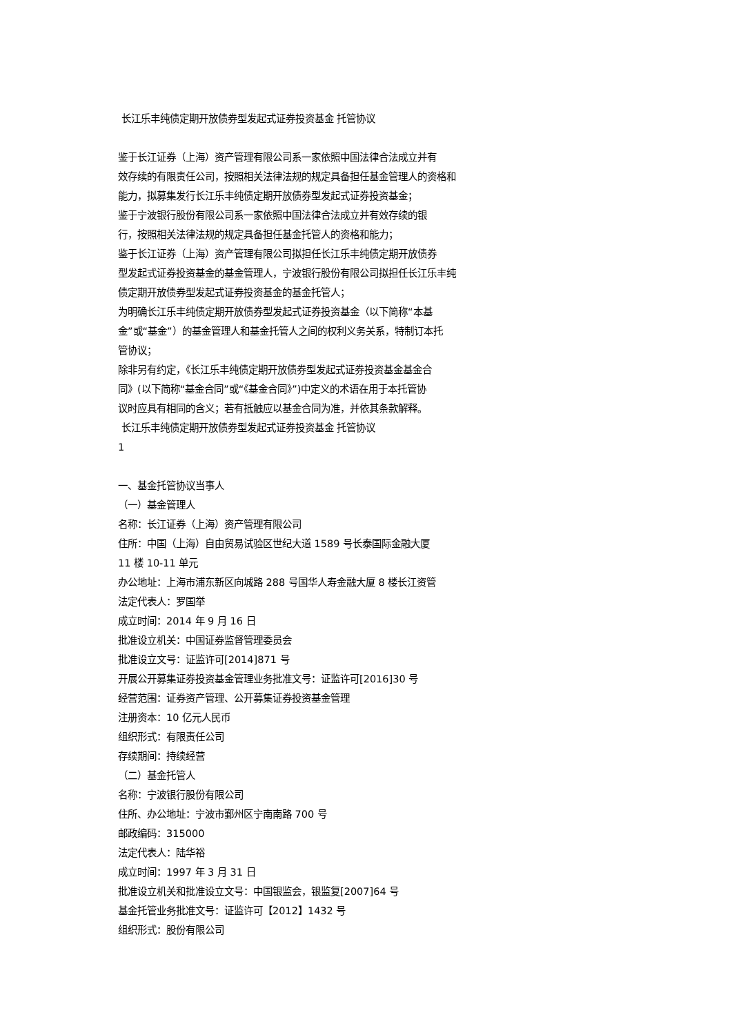长江乐丰纯债定期开放债券型发起式证券投资基金 托管协议
鉴于长江证券（上海）资产管理有限公司系一家依照中国法律合法成立并有
效存续的有限责任公司，按照相关法律法规的规定具备担任基金管理人的资格和
能力，拟募集发行长江乐丰纯债定期开放债券型发起式证券投资基金；
鉴于宁波银行股份有限公司系一家依照中国法律合法成立并有效存续的银
行，按照相关法律法规的规定具备担任基金托管人的资格和能力；
鉴于长江证券（上海）资产管理有限公司拟担任长江乐丰纯债定期开放债券
型发起式证券投资基金的基金管理人，宁波银行股份有限公司拟担任长江乐丰纯
债定期开放债券型发起式证券投资基金的基金托管人；
为明确长江乐丰纯债定期开放债券型发起式证券投资基金（以下简称“本基
金”或“基金”）的基金管理人和基金托管人之间的权利义务关系，特制订本托
管协议；
除非另有约定，《长江乐丰纯债定期开放债券型发起式证券投资基金基金合
同》(以下简称“基金合同”或“《基金合同》”)中定义的术语在用于本托管协
议时应具有相同的含义；若有抵触应以基金合同为准，并依其条款解释。
长江乐丰纯债定期开放债券型发起式证券投资基金 托管协议
1
一、基金托管协议当事人
（一）基金管理人
名称：长江证券（上海）资产管理有限公司
住所：中国（上海）自由贸易试验区世纪大道 1589 号长泰国际金融大厦
11 楼 10-11 单元
办公地址：上海市浦东新区向城路 288 号国华人寿金融大厦 8 楼长江资管
法定代表人：罗国举
成立时间：2014 年 9 月 16 日
批准设立机关：中国证券监督管理委员会
批准设立文号：证监许可[2014]871 号
开展公开募集证券投资基金管理业务批准文号：证监许可[2016]30 号
经营范围：证券资产管理、公开募集证券投资基金管理
注册资本：10 亿元人民币
组织形式：有限责任公司
存续期间：持续经营
（二）基金托管人
名称：宁波银行股份有限公司
住所、办公地址：宁波市鄞州区宁南南路 700 号
邮政编码：315000
法定代表人：陆华裕
成立时间：1997 年 3 月 31 日
批准设立机关和批准设立文号：中国银监会，银监复[2007]64 号
基金托管业务批准文号：证监许可【2012】1432 号
组织形式：股份有限公司